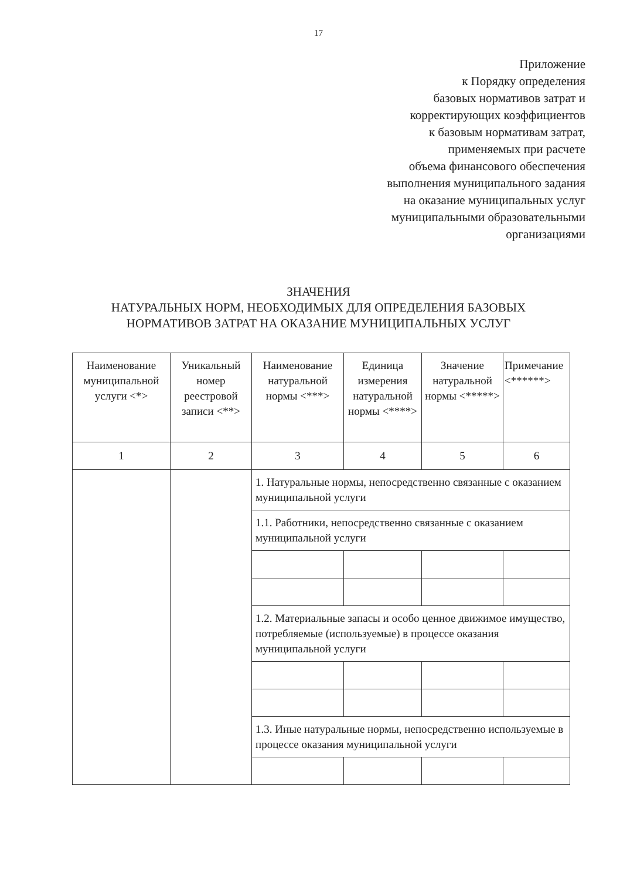17
Приложение
к Порядку определения
базовых нормативов затрат и
корректирующих коэффициентов
к базовым нормативам затрат,
применяемых при расчете
объема финансового обеспечения
выполнения муниципального задания
на оказание муниципальных услуг
муниципальными образовательными
организациями
ЗНАЧЕНИЯ
НАТУРАЛЬНЫХ НОРМ, НЕОБХОДИМЫХ ДЛЯ ОПРЕДЕЛЕНИЯ БАЗОВЫХ НОРМАТИВОВ ЗАТРАТ НА ОКАЗАНИЕ МУНИЦИПАЛЬНЫХ УСЛУГ
| Наименование муниципальной услуги <*> | Уникальный номер реестровой записи <**> | Наименование натуральной нормы <***> | Единица измерения натуральной нормы <****> | Значение натуральной нормы <*****> | Примечание <******> |
| --- | --- | --- | --- | --- | --- |
| 1 | 2 | 3 | 4 | 5 | 6 |
| | | 1. Натуральные нормы, непосредственно связанные с оказанием муниципальной услуги | | | |
| | | 1.1. Работники, непосредственно связанные с оказанием муниципальной услуги | | | |
| | | 1.2. Материальные запасы и особо ценное движимое имущество, потребляемые (используемые) в процессе оказания муниципальной услуги | | | |
| | | 1.3. Иные натуральные нормы, непосредственно используемые в процессе оказания муниципальной услуги | | | |